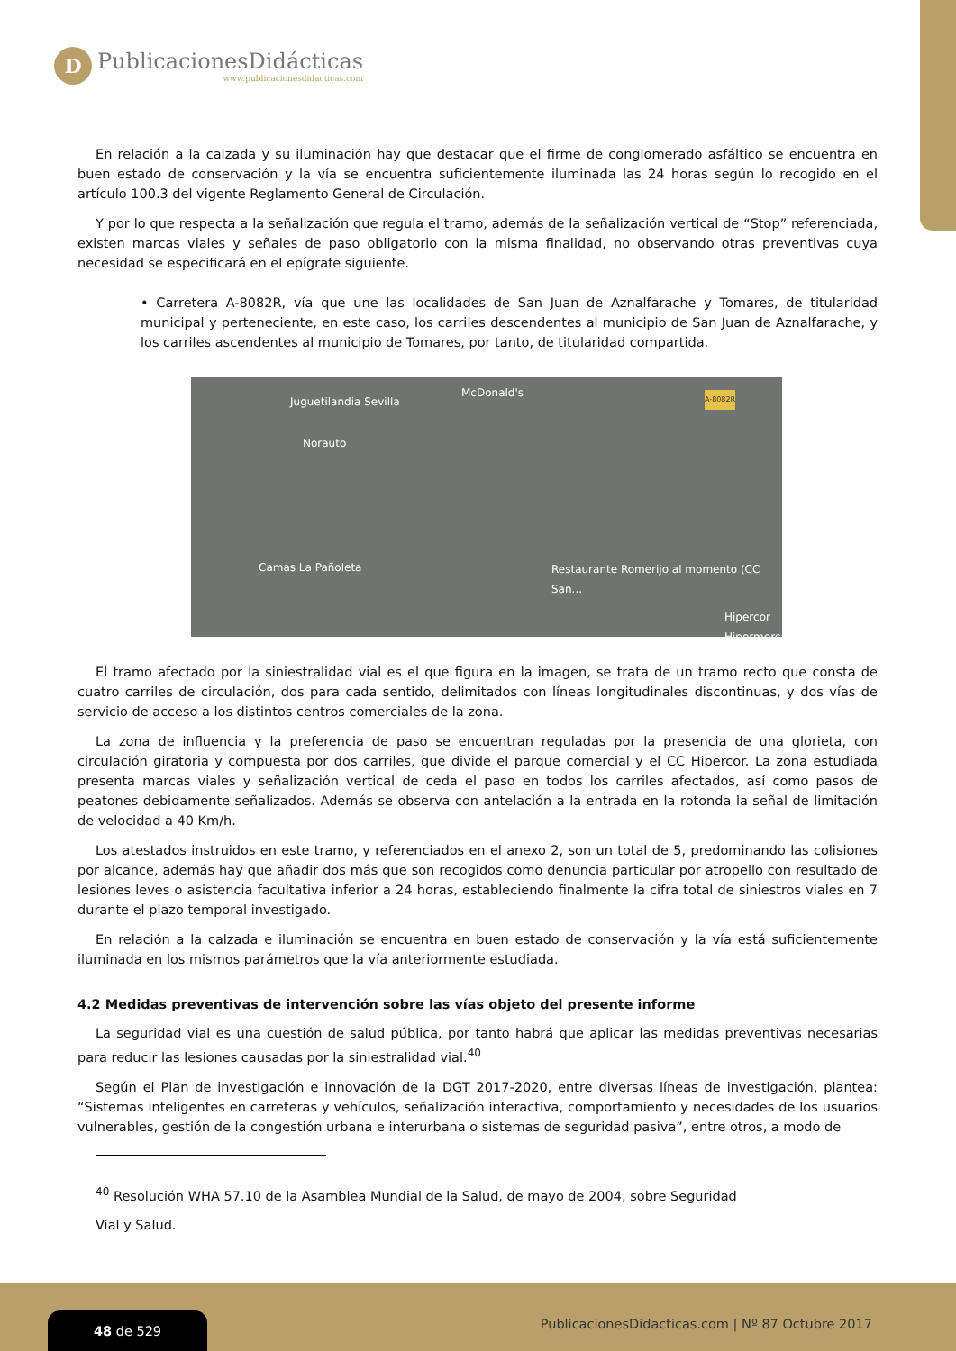D
PublicacionesDidácticas
www.publicacionesdidacticas.com
En relación a la calzada y su iluminación hay que destacar que el firme de conglomerado asfáltico se encuentra en buen estado de conservación y la vía se encuentra suficientemente iluminada las 24 horas según lo recogido en el artículo 100.3 del vigente Reglamento General de Circulación.
Y por lo que respecta a la señalización que regula el tramo, además de la señalización vertical de “Stop” referenciada, existen marcas viales y señales de paso obligatorio con la misma finalidad, no observando otras preventivas cuya necesidad se especificará en el epígrafe siguiente.
• Carretera A-8082R, vía que une las localidades de San Juan de Aznalfarache y Tomares, de titularidad municipal y perteneciente, en este caso, los carriles descendentes al municipio de San Juan de Aznalfarache, y los carriles ascendentes al municipio de Tomares, por tanto, de titularidad compartida.
Juguetilandia Sevilla
McDonald's A-8082R
Norauto
Camas La Pañoleta Restaurante Romerijo al momento (CC San...
Hipercor Hipermercad
El tramo afectado por la siniestralidad vial es el que figura en la imagen, se trata de un tramo recto que consta de cuatro carriles de circulación, dos para cada sentido, delimitados con líneas longitudinales discontinuas, y dos vías de servicio de acceso a los distintos centros comerciales de la zona.
La zona de influencia y la preferencia de paso se encuentran reguladas por la presencia de una glorieta, con circulación giratoria y compuesta por dos carriles, que divide el parque comercial y el CC Hipercor. La zona estudiada presenta marcas viales y señalización vertical de ceda el paso en todos los carriles afectados, así como pasos de peatones debidamente señalizados. Además se observa con antelación a la entrada en la rotonda la señal de limitación de velocidad a 40 Km/h.
Los atestados instruidos en este tramo, y referenciados en el anexo 2, son un total de 5, predominando las colisiones por alcance, además hay que añadir dos más que son recogidos como denuncia particular por atropello con resultado de lesiones leves o asistencia facultativa inferior a 24 horas, estableciendo finalmente la cifra total de siniestros viales en 7 durante el plazo temporal investigado.
En relación a la calzada e iluminación se encuentra en buen estado de conservación y la vía está suficientemente iluminada en los mismos parámetros que la vía anteriormente estudiada.
4.2 Medidas preventivas de intervención sobre las vías objeto del presente informe
La seguridad vial es una cuestión de salud pública, por tanto habrá que aplicar las medidas preventivas necesarias para reducir las lesiones causadas por la siniestralidad vial.<sup>40</sup>
Según el Plan de investigación e innovación de la DGT 2017-2020, entre diversas líneas de investigación, plantea: “Sistemas inteligentes en carreteras y vehículos, señalización interactiva, comportamiento y necesidades de los usuarios vulnerables, gestión de la congestión urbana e interurbana o sistemas de seguridad pasiva”, entre otros, a modo de
<sup>40</sup> Resolución WHA 57.10 de la Asamblea Mundial de la Salud, de mayo de 2004, sobre Seguridad
Vial y Salud.
48 de 529
PublicacionesDidacticas.com | Nº 87 Octubre 2017